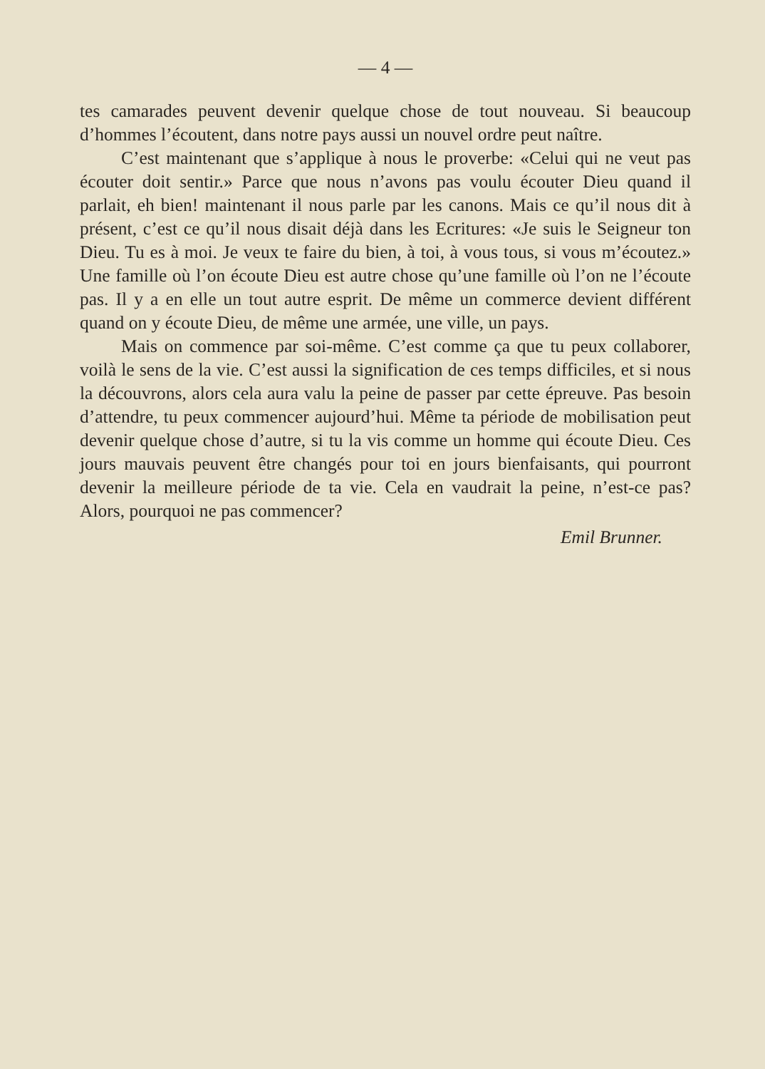— 4 —
tes camarades peuvent devenir quelque chose de tout nouveau. Si beaucoup d’hommes l’écoutent, dans notre pays aussi un nouvel ordre peut naître.
C’est maintenant que s’applique à nous le proverbe: «Celui qui ne veut pas écouter doit sentir.» Parce que nous n’avons pas voulu écouter Dieu quand il parlait, eh bien! maintenant il nous parle par les canons. Mais ce qu’il nous dit à présent, c’est ce qu’il nous disait déjà dans les Ecritures: «Je suis le Seigneur ton Dieu. Tu es à moi. Je veux te faire du bien, à toi, à vous tous, si vous m’écoutez.» Une famille où l’on écoute Dieu est autre chose qu’une famille où l’on ne l’écoute pas. Il y a en elle un tout autre esprit. De même un commerce devient différent quand on y écoute Dieu, de même une armée, une ville, un pays.
Mais on commence par soi-même. C’est comme ça que tu peux collaborer, voilà le sens de la vie. C’est aussi la signification de ces temps difficiles, et si nous la découvrons, alors cela aura valu la peine de passer par cette épreuve. Pas besoin d’attendre, tu peux commencer aujourd’hui. Même ta période de mobilisation peut devenir quelque chose d’autre, si tu la vis comme un homme qui écoute Dieu. Ces jours mauvais peuvent être changés pour toi en jours bienfaisants, qui pourront devenir la meilleure période de ta vie. Cela en vaudrait la peine, n’est-ce pas? Alors, pourquoi ne pas commencer?
Emil Brunner.